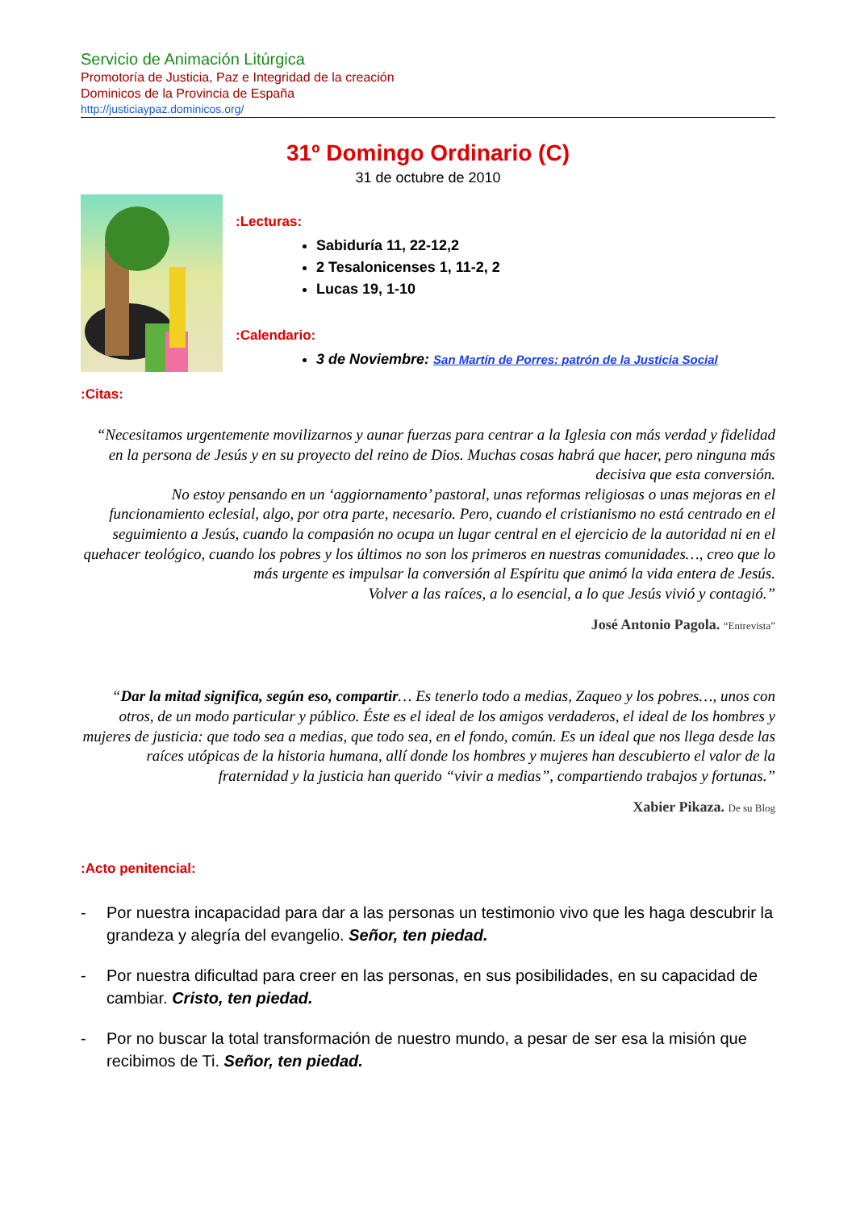Servicio de Animación Litúrgica
Promotoría de Justicia, Paz e Integridad de la creación
Dominicos de la Provincia de España
http://justiciaypaz.dominicos.org/
31º Domingo Ordinario (C)
31 de octubre de 2010
:Lecturas:
Sabiduría 11, 22-12,2
2 Tesalonicenses 1, 11-2, 2
Lucas 19, 1-10
:Calendario:
3 de Noviembre: San Martín de Porres: patrón de la Justicia Social
:Citas:
“Necesitamos urgentemente movilizarnos y aunar fuerzas para centrar a la Iglesia con más verdad y fidelidad en la persona de Jesús y en su proyecto del reino de Dios. Muchas cosas habrá que hacer, pero ninguna más decisiva que esta conversión.
No estoy pensando en un ‘aggiornamento’ pastoral, unas reformas religiosas o unas mejoras en el funcionamiento eclesial, algo, por otra parte, necesario. Pero, cuando el cristianismo no está centrado en el seguimiento a Jesús, cuando la compasión no ocupa un lugar central en el ejercicio de la autoridad ni en el quehacer teológico, cuando los pobres y los últimos no son los primeros en nuestras comunidades…, creo que lo más urgente es impulsar la conversión al Espíritu que animó la vida entera de Jesús.
Volver a las raíces, a lo esencial, a lo que Jesús vivió y contagió.”
José Antonio Pagola. “Entrevista”
“Dar la mitad significa, según eso, compartir… Es tenerlo todo a medias, Zaqueo y los pobres…, unos con otros, de un modo particular y público. Éste es el ideal de los amigos verdaderos, el ideal de los hombres y mujeres de justicia: que todo sea a medias, que todo sea, en el fondo, común. Es un ideal que nos llega desde las raíces utópicas de la historia humana, allí donde los hombres y mujeres han descubierto el valor de la fraternidad y la justicia han querido “vivir a medias”, compartiendo trabajos y fortunas.”
Xabier Pikaza. De su Blog
:Acto penitencial:
- Por nuestra incapacidad para dar a las personas un testimonio vivo que les haga descubrir la grandeza y alegría del evangelio. Señor, ten piedad.
- Por nuestra dificultad para creer en las personas, en sus posibilidades, en su capacidad de cambiar. Cristo, ten piedad.
- Por no buscar la total transformación de nuestro mundo, a pesar de ser esa la misión que recibimos de Ti. Señor, ten piedad.